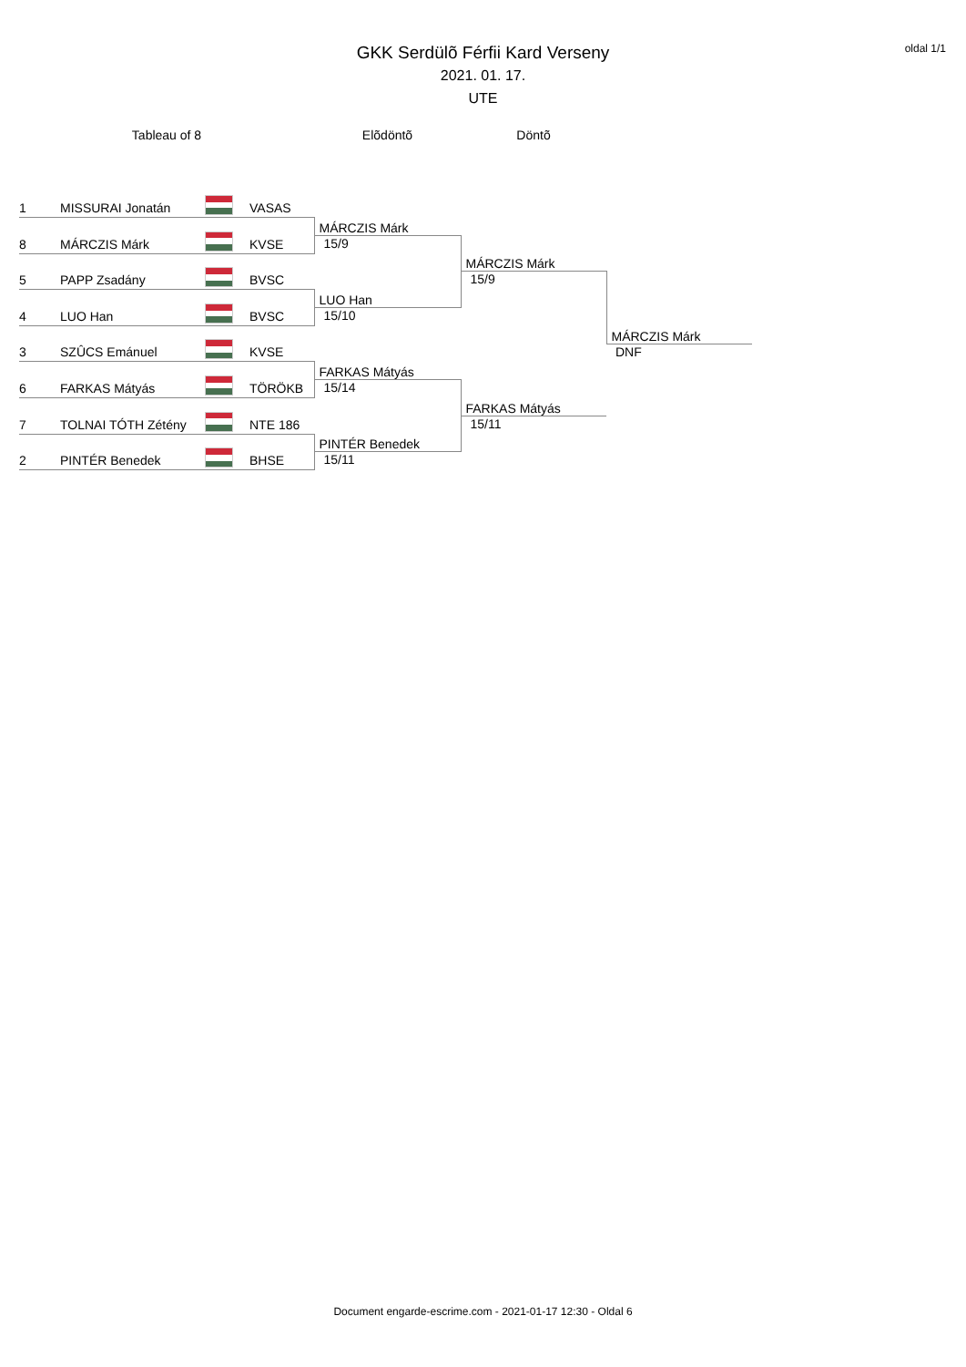oldal 1/1
GKK Serdülõ Férfii Kard Verseny
2021. 01. 17.
UTE
| Tableau of 8 | | | | Elõdöntõ | Döntõ | |
| 1 | MISSURAI Jonatán | | VASAS | | | |
| 8 | MÁRCZIS Márk | | KVSE | MÁRCZIS Márk | | |
| | | | | 15/9 | | |
| 5 | PAPP Zsadány | | BVSC | | MÁRCZIS Márk | |
| | | | | | 15/9 | |
| 4 | LUO Han | | BVSC | LUO Han | | |
| | | | | 15/10 | | |
| 3 | SZÛCS Emánuel | | KVSE | | | MÁRCZIS Márk |
| | | | | | | DNF |
| 6 | FARKAS Mátyás | | TÖRÖKB | FARKAS Mátyás | | |
| | | | | 15/14 | | |
| 7 | TOLNAI TÓTH Zétény | | NTE 186 | | FARKAS Mátyás | |
| | | | | | 15/11 | |
| 2 | PINTÉR Benedek | | BHSE | PINTÉR Benedek | | |
| | | | | 15/11 | | |
Document engarde-escrime.com - 2021-01-17 12:30 - Oldal 6